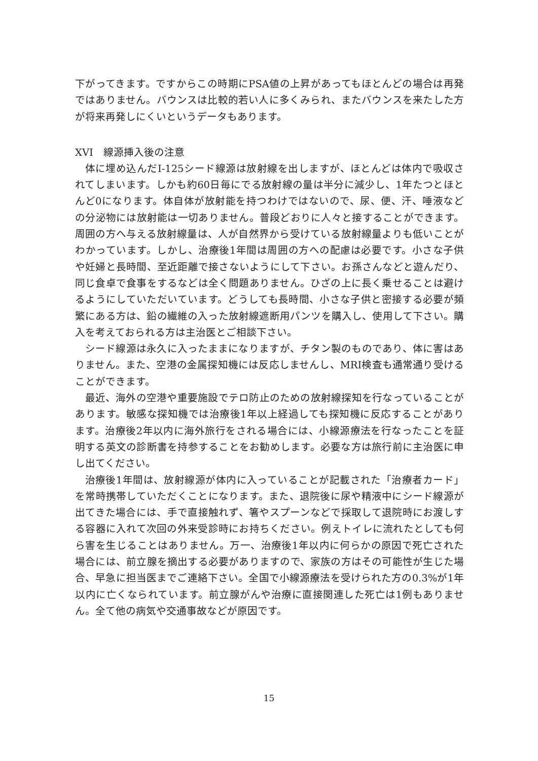下がってきます。ですからこの時期にPSA値の上昇があってもほとんどの場合は再発ではありません。バウンスは比較的若い人に多くみられ、またバウンスを来たした方が将来再発しにくいというデータもあります。
XVI　線源挿入後の注意
体に埋め込んだI-125シード線源は放射線を出しますが、ほとんどは体内で吸収されてしまいます。しかも約60日毎にでる放射線の量は半分に減少し、1年たつとほとんど0になります。体自体が放射能を持つわけではないので、尿、便、汗、唾液などの分泌物には放射能は一切ありません。普段どおりに人々と接することができます。周囲の方へ与える放射線量は、人が自然界から受けている放射線量よりも低いことがわかっています。しかし、治療後1年間は周囲の方への配慮は必要です。小さな子供や妊婦と長時間、至近距離で接さないようにして下さい。お孫さんなどと遊んだり、同じ食卓で食事をするなどは全く問題ありません。ひざの上に長く乗せることは避けるようにしていただいています。どうしても長時間、小さな子供と密接する必要が頻繁にある方は、鉛の繊維の入った放射線遮断用パンツを購入し、使用して下さい。購入を考えておられる方は主治医とご相談下さい。
シード線源は永久に入ったままになりますが、チタン製のものであり、体に害はありません。また、空港の金属探知機には反応しませんし、MRI検査も通常通り受けることができます。
最近、海外の空港や重要施設でテロ防止のための放射線探知を行なっていることがあります。敏感な探知機では治療後1年以上経過しても探知機に反応することがあります。治療後2年以内に海外旅行をされる場合には、小線源療法を行なったことを証明する英文の診断書を持参することをお勧めします。必要な方は旅行前に主治医に申し出てください。
治療後1年間は、放射線源が体内に入っていることが記載された「治療者カード」を常時携帯していただくことになります。また、退院後に尿や精液中にシード線源が出てきた場合には、手で直接触れず、箸やスプーンなどで採取して退院時にお渡しする容器に入れて次回の外来受診時にお持ちください。例えトイレに流れたとしても何ら害を生じることはありません。万一、治療後1年以内に何らかの原因で死亡された場合には、前立腺を摘出する必要がありますので、家族の方はその可能性が生じた場合、早急に担当医までご連絡下さい。全国で小線源療法を受けられた方の0.3%が1年以内に亡くなられています。前立腺がんや治療に直接関連した死亡は1例もありません。全て他の病気や交通事故などが原因です。
15